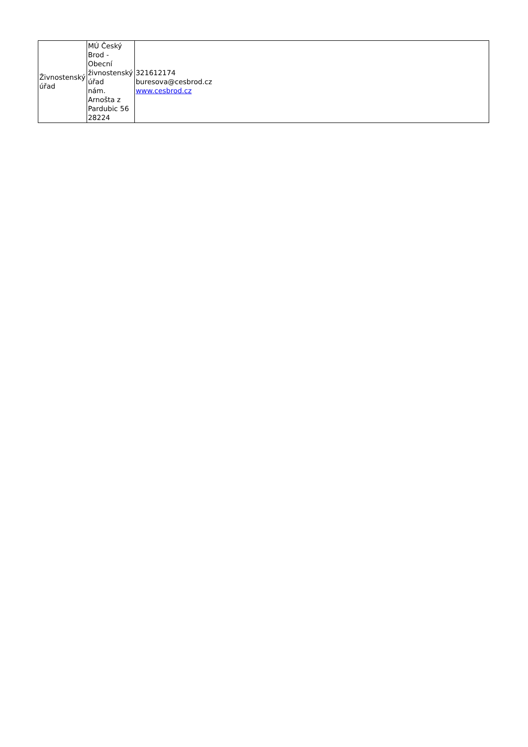| Živnostenský úřad | MÚ Český Brod - Obecní živnostenský úřad nám. Arnošta z Pardubic 56 28224 | 321612174 buresova@cesbrod.cz www.cesbrod.cz |